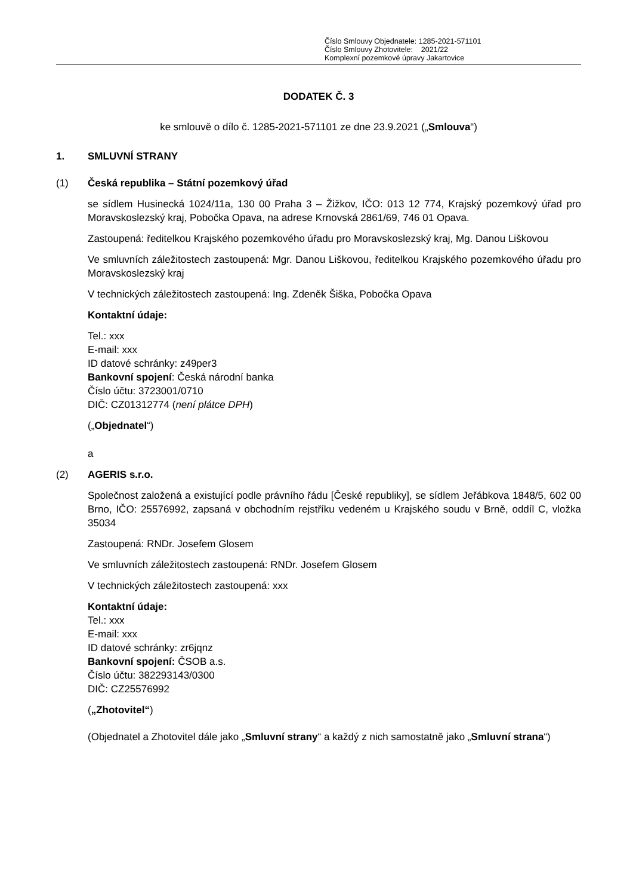Číslo Smlouvy Objednatele: 1285-2021-571101
Číslo Smlouvy Zhotovitele: 2021/22
Komplexní pozemkové úpravy Jakartovice
DODATEK Č. 3
ke smlouvě o dílo č. 1285-2021-571101 ze dne 23.9.2021 („Smlouva“)
1. SMLUVNÍ STRANY
(1) Česká republika – Státní pozemkový úřad
se sídlem Husinecká 1024/11a, 130 00 Praha 3 – Žižkov, IČO: 013 12 774, Krajský pozemkový úřad pro Moravskoslezský kraj, Pobočka Opava, na adrese Krnovská 2861/69, 746 01 Opava.
Zastoupená: ředitelkou Krajského pozemkového úřadu pro Moravskoslezský kraj, Mg. Danou Liškovou
Ve smluvních záležitostech zastoupená: Mgr. Danou Liškovou, ředitelkou Krajského pozemkového úřadu pro Moravskoslezský kraj
V technických záležitostech zastoupená: Ing. Zdeněk Šiška, Pobočka Opava
Kontaktní údaje:
Tel.: xxx
E-mail: xxx
ID datové schránky: z49per3
Bankovní spojení: Česká národní banka
Číslo účtu: 3723001/0710
DIČ: CZ01312774 (není plátce DPH)
(„Objednatel“)
a
(2) AGERIS s.r.o.
Společnost založená a existující podle právního řádu [České republiky], se sídlem Jeřábkova 1848/5, 602 00 Brno, IČO: 25576992, zapsaná v obchodním rejstříku vedeném u Krajského soudu v Brně, oddíl C, vložka 35034
Zastoupená: RNDr. Josefem Glosem
Ve smluvních záležitostech zastoupená: RNDr. Josefem Glosem
V technických záležitostech zastoupená: xxx
Kontaktní údaje:
Tel.: xxx
E-mail: xxx
ID datové schránky: zr6jqnz
Bankovní spojení: ČSOB a.s.
Číslo účtu: 382293143/0300
DIČ: CZ25576992
(„Zhotovitel“)
(Objednatel a Zhotovitel dále jako „Smluvní strany“ a každý z nich samostatně jako „Smluvní strana“)